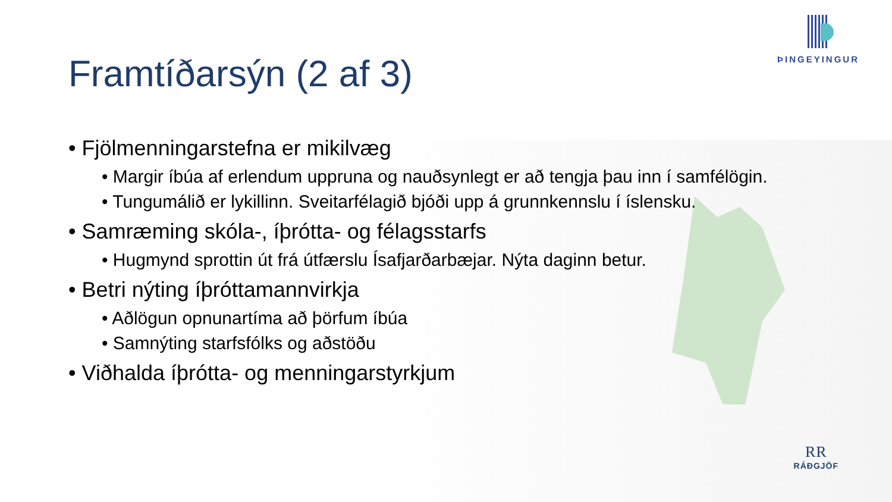Framtíðarsýn (2 af 3)
ÞINGEYINGUR
• Fjölmenningarstefna er mikilvæg
• Margir íbúa af erlendum uppruna og nauðsynlegt er að tengja þau inn í samfélögin.
• Tungumálið er lykillinn. Sveitarfélagið bjóði upp á grunnkennslu í íslensku.
• Samræming skóla-, íþrótta- og félagsstarfs
• Hugmynd sprottin út frá útfærslu Ísafjarðarbæjar. Nýta daginn betur.
• Betri nýting íþróttamannvirkja
• Aðlögun opnunartíma að þörfum íbúa
• Samnýting starfsfólks og aðstöðu
• Viðhalda íþrótta- og menningarstyrkjum
RR
RÁÐGJÖF